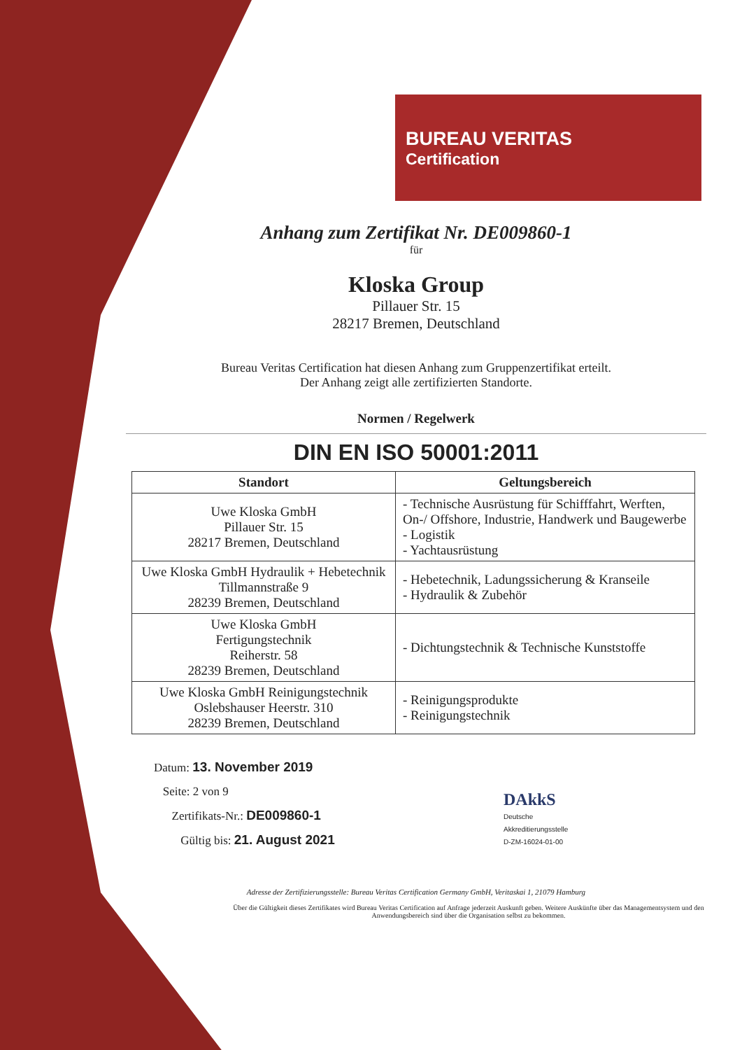BUREAU VERITAS
Certification
Anhang zum Zertifikat Nr. DE009860-1
für
Kloska Group
Pillauer Str. 15
28217 Bremen, Deutschland
Bureau Veritas Certification hat diesen Anhang zum Gruppenzertifikat erteilt.
Der Anhang zeigt alle zertifizierten Standorte.
Normen / Regelwerk
DIN EN ISO 50001:2011
| Standort | Geltungsbereich |
| --- | --- |
| Uwe Kloska GmbH Pillauer Str. 15 28217 Bremen, Deutschland | - Technische Ausrüstung für Schifffahrt, Werften, On-/ Offshore, Industrie, Handwerk und Baugewerbe - Logistik - Yachtausrüstung |
| Uwe Kloska GmbH Hydraulik + Hebetechnik Tillmannstraße 9 28239 Bremen, Deutschland | - Hebetechnik, Ladungssicherung & Kranseile - Hydraulik & Zubehör |
| Uwe Kloska GmbH Fertigungstechnik Reiherstr. 58 28239 Bremen, Deutschland | - Dichtungstechnik & Technische Kunststoffe |
| Uwe Kloska GmbH Reinigungstechnik Oslebshauser Heerstr. 310 28239 Bremen, Deutschland | - Reinigungsprodukte - Reinigungstechnik |
Datum: 13. November 2019
Seite: 2 von 9
Zertifikats-Nr.: DE009860-1
Gültig bis: 21. August 2021
DAkkS
Deutsche
Akkreditierungsstelle
D-ZM-16024-01-00
Adresse der Zertifizierungsstelle: Bureau Veritas Certification Germany GmbH, Veritaskai 1, 21079 Hamburg
Über die Gültigkeit dieses Zertifikates wird Bureau Veritas Certification auf Anfrage jederzeit Auskunft geben. Weitere Auskünfte über das Managementsystem und den Anwendungsbereich sind über die Organisation selbst zu bekommen.